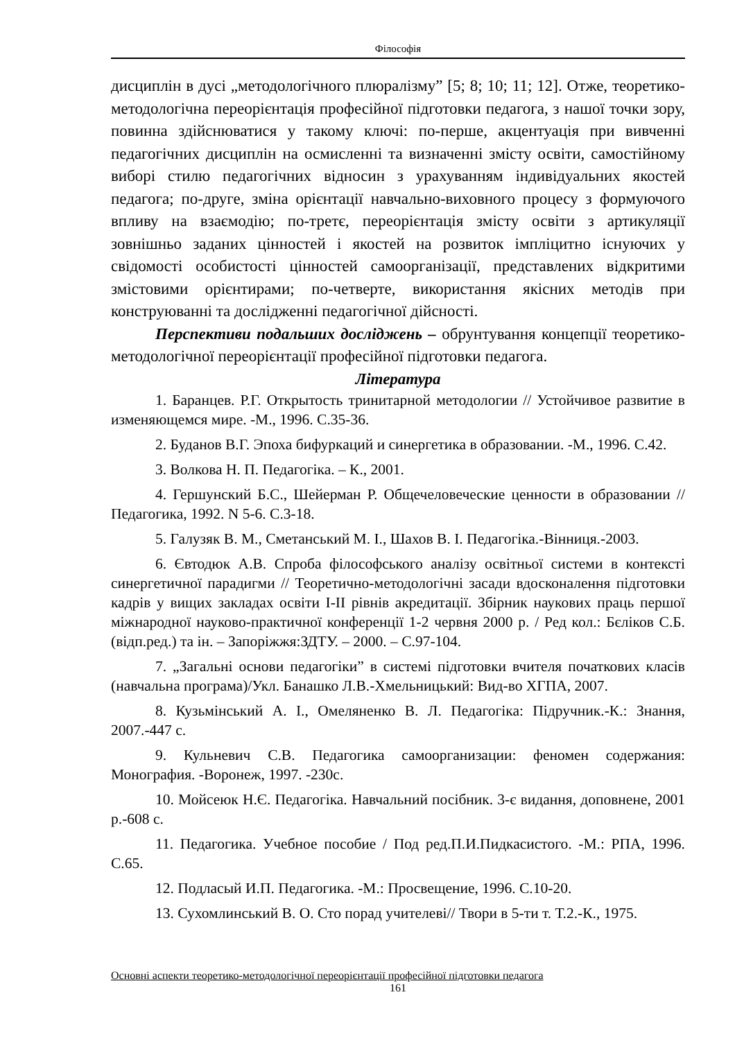Філософія
дисциплін в дусі „методологічного плюралізму” [5; 8; 10; 11; 12]. Отже, теоретико-методологічна переорієнтація професійної підготовки педагога, з нашої точки зору, повинна здійснюватися у такому ключі: по-перше, акцентуація при вивченні педагогічних дисциплін на осмисленні та визначенні змісту освіти, самостійному виборі стилю педагогічних відносин з урахуванням індивідуальних якостей педагога; по-друге, зміна орієнтації навчально-виховного процесу з формуючого впливу на взаємодію; по-третє, переорієнтація змісту освіти з артикуляції зовнішньо заданих цінностей і якостей на розвиток імпліцитно існуючих у свідомості особистості цінностей самоорганізації, представлених відкритими змістовими орієнтирами; по-четверте, використання якісних методів при конструюванні та дослідженні педагогічної дійсності.
Перспективи подальших досліджень – обрунтування концепції теоретико-методологічної переорієнтації професійної підготовки педагога.
Література
1. Баранцев. Р.Г. Открытость тринитарной методологии // Устойчивое развитие в изменяющемся мире. -М., 1996. С.35-36.
2. Буданов В.Г. Эпоха бифуркаций и синергетика в образовании. -М., 1996. С.42.
3. Волкова Н. П. Педагогіка. – К., 2001.
4. Гершунский Б.С., Шейерман Р. Общечеловеческие ценности в образовании // Педагогика, 1992. N 5-6. С.3-18.
5. Галузяк В. М., Сметанський М. І., Шахов В. І. Педагогіка.-Вінниця.-2003.
6. Євтодюк А.В. Спроба філософського аналізу освітньої системи в контексті синергетичної парадигми // Теоретично-методологічні засади вдосконалення підготовки кадрів у вищих закладах освіти I-II рівнів акредитації. Збірник наукових праць першої міжнародної науково-практичної конференції 1-2 червня 2000 р. / Ред кол.: Бєліков С.Б. (відп.ред.) та ін. – Запоріжжя:ЗДТУ. – 2000. – С.97-104.
7. „Загальні основи педагогіки” в системі підготовки вчителя початкових класів (навчальна програма)/Укл. Банашко Л.В.-Хмельницький: Вид-во ХГПА, 2007.
8. Кузьмінський А. І., Омеляненко В. Л. Педагогіка: Підручник.-К.: Знання, 2007.-447 с.
9. Кульневич С.В. Педагогика самоорганизации: феномен содержания: Монография. -Воронеж, 1997. -230с.
10. Мойсеюк Н.Є. Педагогіка. Навчальний посібник. 3-є видання, доповнене, 2001 р.-608 с.
11. Педагогика. Учебное пособие / Под ред.П.И.Пидкасистого. -М.: РПА, 1996. С.65.
12. Подласый И.П. Педагогика. -М.: Просвещение, 1996. С.10-20.
13. Сухомлинський В. О. Сто порад учителеві// Твори в 5-ти т. Т.2.-К., 1975.
Основні аспекти теоретико-методологічної переорієнтації професійної підготовки педагога
161